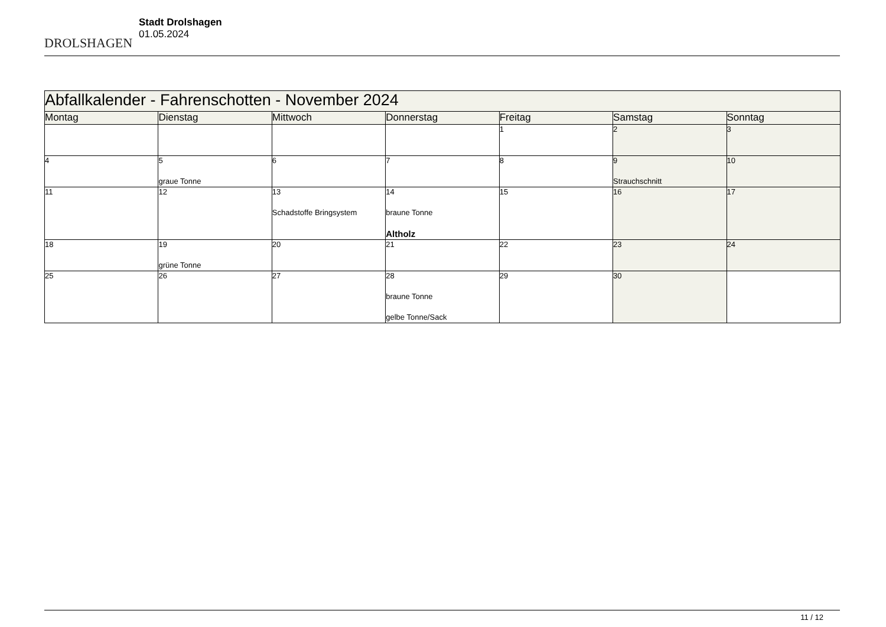DROLSHAGEN
Stadt Drolshagen
01.05.2024
| Abfallkalender - Fahrenschotten - November 2024 | | | | | | |
| Montag | Dienstag | Mittwoch | Donnerstag | Freitag | Samstag | Sonntag |
| | | | | 1 | 2 | 3 |
| 4 | 5 graue Tonne | 6 | 7 | 8 | 9 Strauchschnitt | 10 |
| 11 | 12 | 13 Schadstoffe Bringsystem | 14 braune Tonne Altholz | 15 | 16 | 17 |
| 18 | 19 grüne Tonne | 20 | 21 | 22 | 23 | 24 |
| 25 | 26 | 27 | 28 braune Tonne gelbe Tonne/Sack | 29 | 30 | |
11 / 12